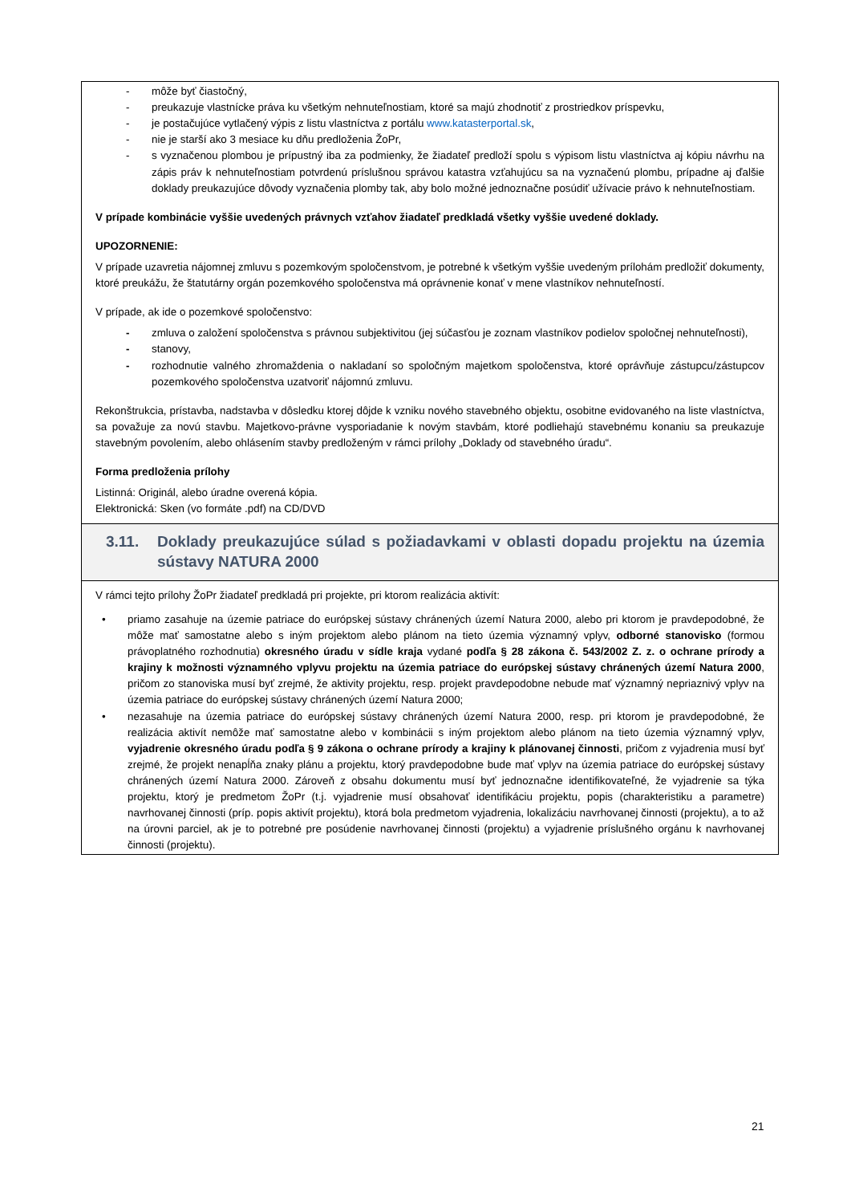| - môže byť čiastočný, - preukazuje vlastnícke práva ku všetkým nehnuteľnostiam, ktoré sa majú zhodnotiť z prostriedkov príspevku, - je postačujúce vytlačený výpis z listu vlastníctva z portálu www.katasterportal.sk , - nie je starší ako 3 mesiace ku dňu predloženia ŽoPr, - s vyznačenou plombou je prípustný iba za podmienky, že žiadateľ predloží spolu s výpisom listu vlastníctva aj kópiu návrhu na zápis práv k nehnuteľnostiam potvrdenú príslušnou správou katastra vzťahujúcu sa na vyznačenú plombu, prípadne aj ďalšie doklady preukazujúce dôvody vyznačenia plomby tak, aby bolo možné jednoznačne posúdiť užívacie právo k nehnuteľnostiam. V prípade kombinácie vyššie uvedených právnych vzťahov žiadateľ predkladá všetky vyššie uvedené doklady. UPOZORNENIE: V prípade uzavretia nájomnej zmluvu s pozemkovým spoločenstvom, je potrebné k všetkým vyššie uvedeným prílohám predložiť dokumenty, ktoré preukážu, že štatutárny orgán pozemkového spoločenstva má oprávnenie konať v mene vlastníkov nehnuteľností. V prípade, ak ide o pozemkové spoločenstvo: - zmluva o založení spoločenstva s právnou subjektivitou (jej súčasťou je zoznam vlastníkov podielov spoločnej nehnuteľnosti), - stanovy, - rozhodnutie valného zhromaždenia o nakladaní so spoločným majetkom spoločenstva, ktoré oprávňuje zástupcu/zástupcov pozemkového spoločenstva uzatvoriť nájomnú zmluvu. Rekonštrukcia, prístavba, nadstavba v dôsledku ktorej dôjde k vzniku nového stavebného objektu, osobitne evidovaného na liste vlastníctva, sa považuje za novú stavbu. Majetkovo-právne vysporiadanie k novým stavbám, ktoré podliehajú stavebnému konaniu sa preukazuje stavebným povolením, alebo ohlásením stavby predloženým v rámci prílohy „Doklady od stavebného úradu“. Forma predloženia prílohy Listinná: Originál, alebo úradne overená kópia. Elektronická: Sken (vo formáte .pdf) na CD/DVD |
| 3.11. Doklady preukazujúce súlad s požiadavkami v oblasti dopadu projektu na územia sústavy NATURA 2000 |
| V rámci tejto prílohy ŽoPr žiadateľ predkladá pri projekte, pri ktorom realizácia aktivít: • priamo zasahuje na územie patriace do európskej sústavy chránených území Natura 2000, alebo pri ktorom je pravdepodobné, že môže mať samostatne alebo s iným projektom alebo plánom na tieto územia významný vplyv, odborné stanovisko (formou právoplatného rozhodnutia) okresného úradu v sídle kraja vydané podľa § 28 zákona č. 543/2002 Z. z. o ochrane prírody a krajiny k možnosti významného vplyvu projektu na územia patriace do európskej sústavy chránených území Natura 2000 , pričom zo stanoviska musí byť zrejmé, že aktivity projektu, resp. projekt pravdepodobne nebude mať významný nepriaznivý vplyv na územia patriace do európskej sústavy chránených území Natura 2000; • nezasahuje na územia patriace do európskej sústavy chránených území Natura 2000, resp. pri ktorom je pravdepodobné, že realizácia aktivít nemôže mať samostatne alebo v kombinácii s iným projektom alebo plánom na tieto územia významný vplyv, vyjadrenie okresného úradu podľa § 9 zákona o ochrane prírody a krajiny k plánovanej činnosti , pričom z vyjadrenia musí byť zrejmé, že projekt nenapĺňa znaky plánu a projektu, ktorý pravdepodobne bude mať vplyv na územia patriace do európskej sústavy chránených území Natura 2000. Zároveň z obsahu dokumentu musí byť jednoznačne identifikovateľné, že vyjadrenie sa týka projektu, ktorý je predmetom ŽoPr (t.j. vyjadrenie musí obsahovať identifikáciu projektu, popis (charakteristiku a parametre) navrhovanej činnosti (príp. popis aktivít projektu), ktorá bola predmetom vyjadrenia, lokalizáciu navrhovanej činnosti (projektu), a to až na úrovni parciel, ak je to potrebné pre posúdenie navrhovanej činnosti (projektu) a vyjadrenie príslušného orgánu k navrhovanej činnosti (projektu). |
21